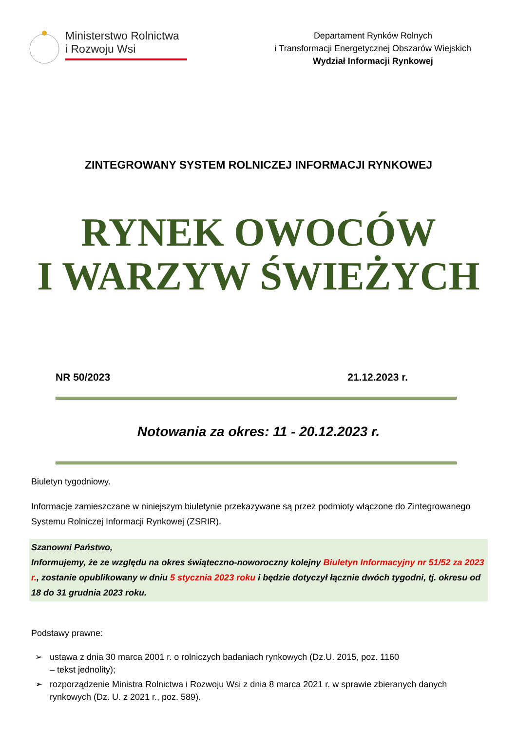Ministerstwo Rolnictwa
i Rozwoju Wsi
Departament Rynków Rolnych
i Transformacji Energetycznej Obszarów Wiejskich
Wydział Informacji Rynkowej
ZINTEGROWANY SYSTEM ROLNICZEJ INFORMACJI RYNKOWEJ
RYNEK OWOCÓW
I WARZYW ŚWIEŻYCH
NR 50/2023 21.12.2023 r.
Notowania za okres: 11 - 20.12.2023 r.
Biuletyn tygodniowy.
Informacje zamieszczane w niniejszym biuletynie przekazywane są przez podmioty włączone do Zintegrowanego Systemu Rolniczej Informacji Rynkowej (ZSRIR).
Szanowni Państwo,
Informujemy, że ze względu na okres świąteczno-noworoczny kolejny Biuletyn Informacyjny nr 51/52 za 2023 r., zostanie opublikowany w dniu 5 stycznia 2023 roku i będzie dotyczył łącznie dwóch tygodni, tj. okresu od 18 do 31 grudnia 2023 roku.
Podstawy prawne:
➢ ustawa z dnia 30 marca 2001 r. o rolniczych badaniach rynkowych (Dz.U. 2015, poz. 1160
– tekst jednolity);
➢ rozporządzenie Ministra Rolnictwa i Rozwoju Wsi z dnia 8 marca 2021 r. w sprawie zbieranych danych rynkowych (Dz. U. z 2021 r., poz. 589).